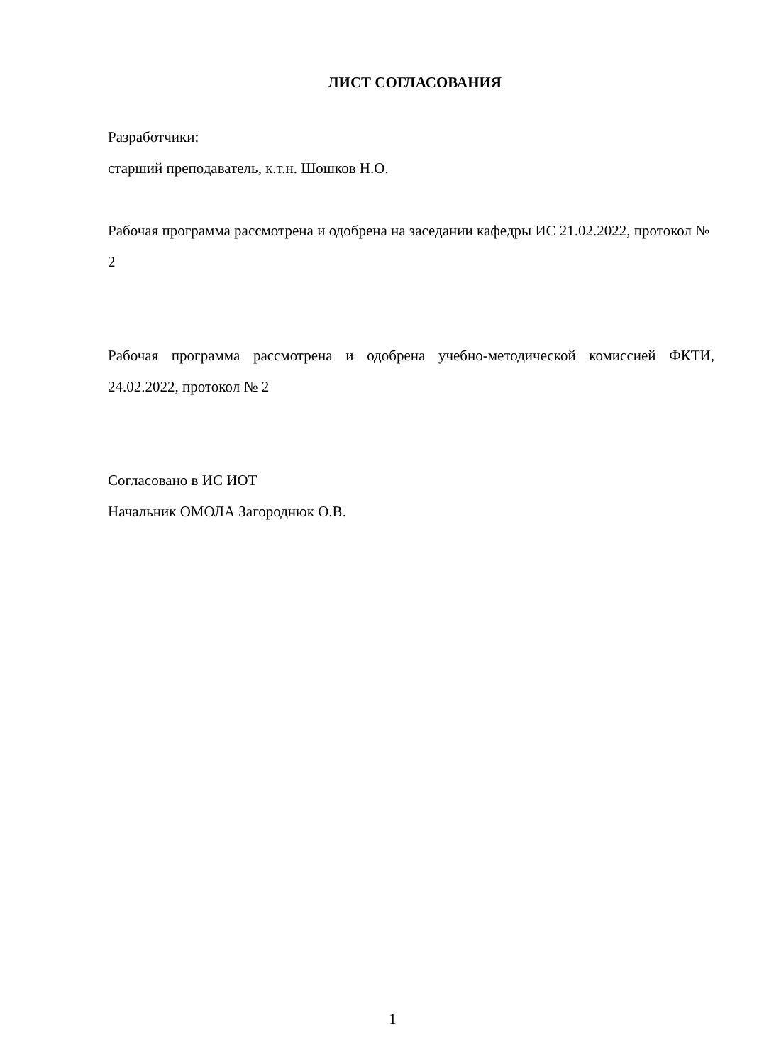ЛИСТ СОГЛАСОВАНИЯ
Разработчики:
старший преподаватель, к.т.н. Шошков Н.О.
Рабочая программа рассмотрена и одобрена на заседании кафедры ИС 21.02.2022, протокол № 2
Рабочая программа рассмотрена и одобрена учебно-методической комиссией ФКТИ, 24.02.2022, протокол № 2
Согласовано в ИС ИОТ
Начальник ОМОЛА Загороднюк О.В.
1